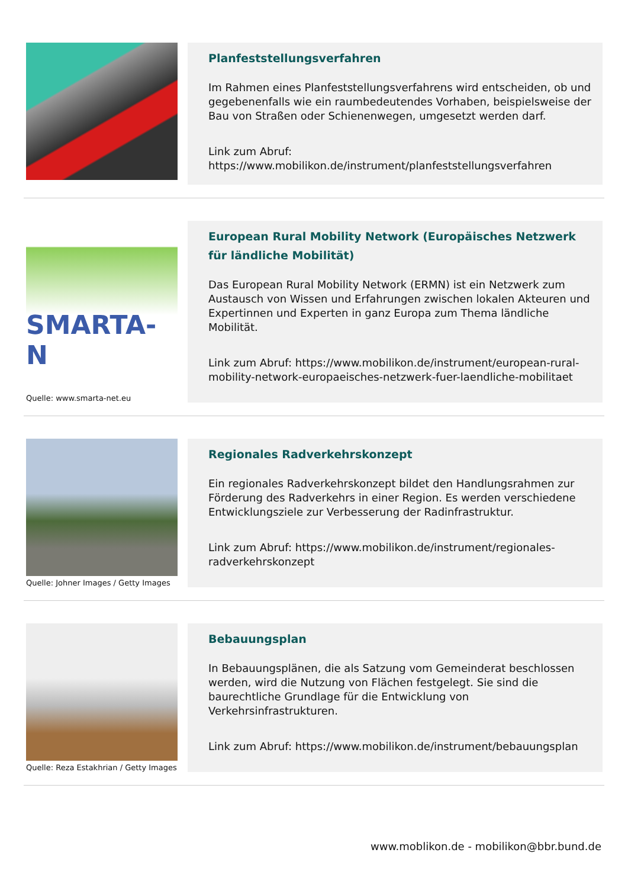Planfeststellungsverfahren
Im Rahmen eines Planfeststellungsverfahrens wird entscheiden, ob und gegebenenfalls wie ein raumbedeutendes Vorhaben, beispielsweise der Bau von Straßen oder Schienenwegen, umgesetzt werden darf.
Link zum Abruf:
https://www.mobilikon.de/instrument/planfeststellungsverfahren
SMARTA-N
Quelle: www.smarta-net.eu
European Rural Mobility Network (Europäisches Netzwerk für ländliche Mobilität)
Das European Rural Mobility Network (ERMN) ist ein Netzwerk zum Austausch von Wissen und Erfahrungen zwischen lokalen Akteuren und Expertinnen und Experten in ganz Europa zum Thema ländliche Mobilität.
Link zum Abruf: https://www.mobilikon.de/instrument/european-rural-mobility-network-europaeisches-netzwerk-fuer-laendliche-mobilitaet
Quelle: Johner Images / Getty Images
Regionales Radverkehrskonzept
Ein regionales Radverkehrskonzept bildet den Handlungsrahmen zur Förderung des Radverkehrs in einer Region. Es werden verschiedene Entwicklungsziele zur Verbesserung der Radinfrastruktur.
Link zum Abruf: https://www.mobilikon.de/instrument/regionales-radverkehrskonzept
Quelle: Reza Estakhrian / Getty Images
Bebauungsplan
In Bebauungsplänen, die als Satzung vom Gemeinderat beschlossen werden, wird die Nutzung von Flächen festgelegt. Sie sind die baurechtliche Grundlage für die Entwicklung von Verkehrsinfrastrukturen.
Link zum Abruf: https://www.mobilikon.de/instrument/bebauungsplan
www.moblikon.de - mobilikon@bbr.bund.de